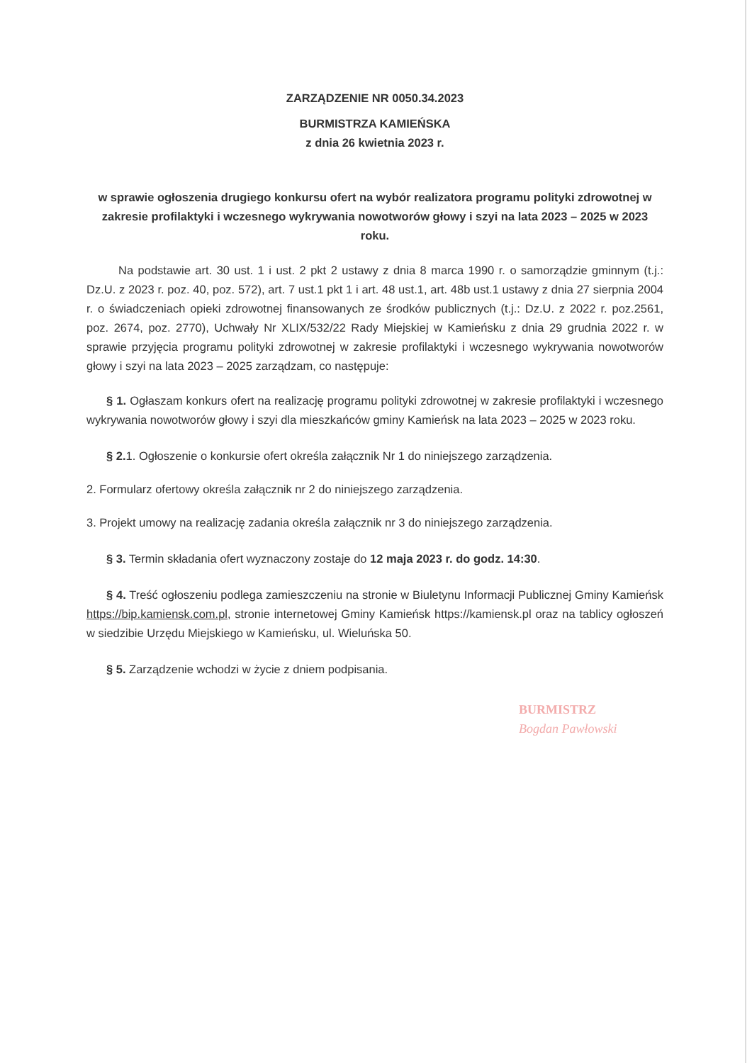ZARZĄDZENIE NR 0050.34.2023
BURMISTRZA KAMIEŃSKA
z dnia 26 kwietnia 2023 r.
w sprawie ogłoszenia drugiego konkursu ofert na wybór realizatora programu polityki zdrowotnej w zakresie profilaktyki i wczesnego wykrywania nowotworów głowy i szyi na lata 2023 – 2025 w 2023 roku.
Na podstawie art. 30 ust. 1 i ust. 2 pkt 2 ustawy z dnia 8 marca 1990 r. o samorządzie gminnym (t.j.: Dz.U. z 2023 r. poz. 40, poz. 572), art. 7 ust.1 pkt 1 i art. 48 ust.1, art. 48b ust.1 ustawy z dnia 27 sierpnia 2004 r. o świadczeniach opieki zdrowotnej finansowanych ze środków publicznych (t.j.: Dz.U. z 2022 r. poz.2561, poz. 2674, poz. 2770), Uchwały Nr XLIX/532/22 Rady Miejskiej w Kamieńsku z dnia 29 grudnia 2022 r. w sprawie przyjęcia programu polityki zdrowotnej w zakresie profilaktyki i wczesnego wykrywania nowotworów głowy i szyi na lata 2023 – 2025 zarządzam, co następuje:
§ 1. Ogłaszam konkurs ofert na realizację programu polityki zdrowotnej w zakresie profilaktyki i wczesnego wykrywania nowotworów głowy i szyi dla mieszkańców gminy Kamieńsk na lata 2023 – 2025 w 2023 roku.
§ 2. 1. Ogłoszenie o konkursie ofert określa załącznik Nr 1 do niniejszego zarządzenia.
2. Formularz ofertowy określa załącznik nr 2 do niniejszego zarządzenia.
3. Projekt umowy na realizację zadania określa załącznik nr 3 do niniejszego zarządzenia.
§ 3. Termin składania ofert wyznaczony zostaje do 12 maja 2023 r. do godz. 14:30.
§ 4. Treść ogłoszeniu podlega zamieszczeniu na stronie w Biuletynu Informacji Publicznej Gminy Kamieńsk https://bip.kamiensk.com.pl, stronie internetowej Gminy Kamieńsk https://kamiensk.pl oraz na tablicy ogłoszeń w siedzibie Urzędu Miejskiego w Kamieńsku, ul. Wieluńska 50.
§ 5. Zarządzenie wchodzi w życie z dniem podpisania.
BURMISTRZ
Bogdan Pawłowski